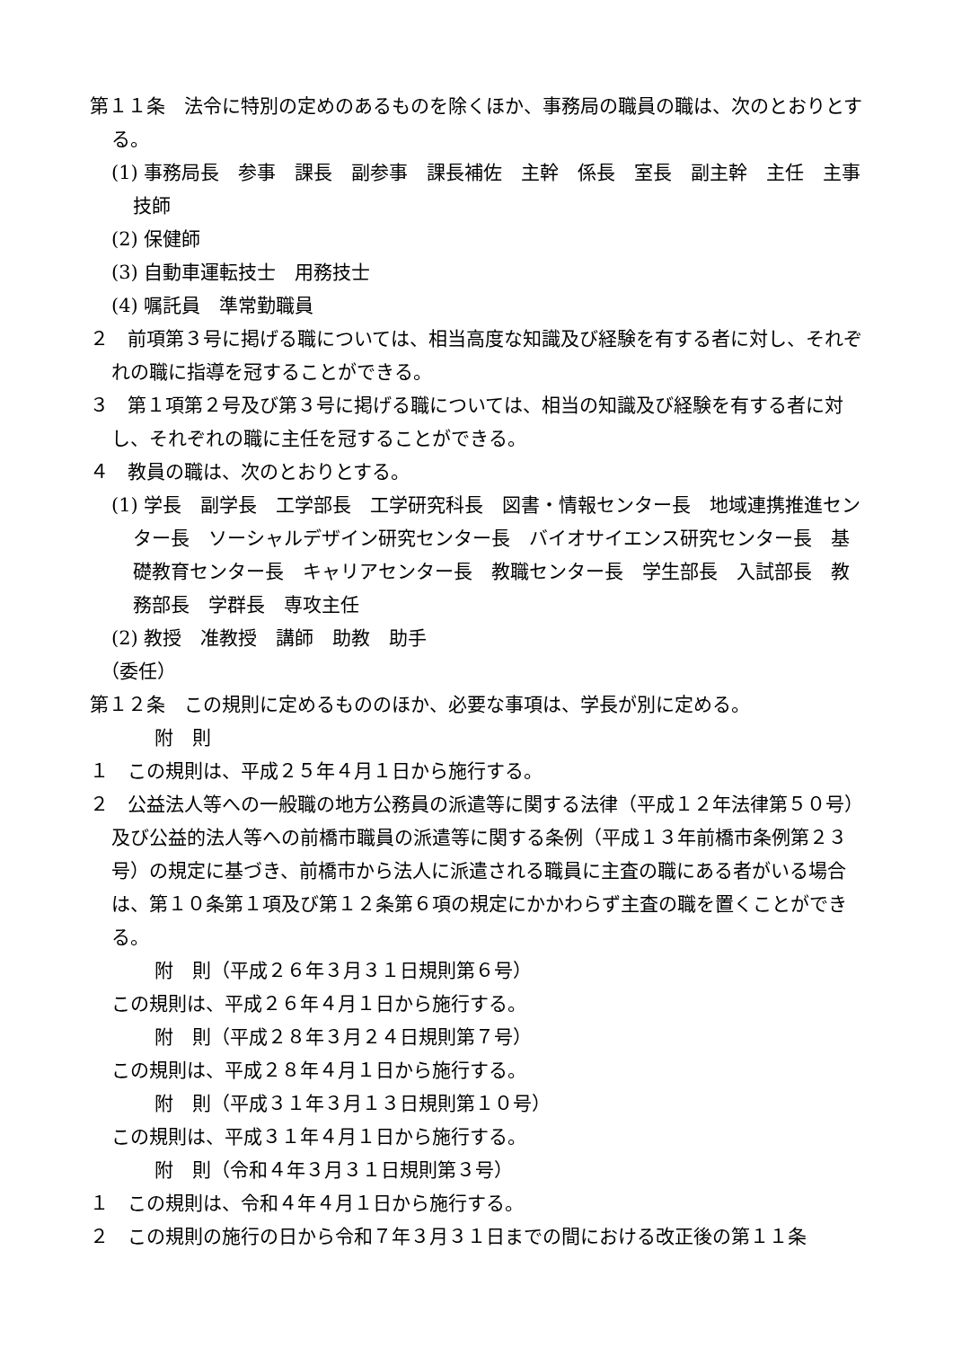第１１条　法令に特別の定めのあるものを除くほか、事務局の職員の職は、次のとおりとする。
(1) 事務局長　参事　課長　副参事　課長補佐　主幹　係長　室長　副主幹　主任　主事　技師
(2) 保健師
(3) 自動車運転技士　用務技士
(4) 嘱託員　準常勤職員
２　前項第３号に掲げる職については、相当高度な知識及び経験を有する者に対し、それぞれの職に指導を冠することができる。
３　第１項第２号及び第３号に掲げる職については、相当の知識及び経験を有する者に対し、それぞれの職に主任を冠することができる。
４　教員の職は、次のとおりとする。
(1) 学長　副学長　工学部長　工学研究科長　図書・情報センター長　地域連携推進センター長　ソーシャルデザイン研究センター長　バイオサイエンス研究センター長　基礎教育センター長　キャリアセンター長　教職センター長　学生部長　入試部長　教務部長　学群長　専攻主任
(2) 教授　准教授　講師　助教　助手
（委任）
第１２条　この規則に定めるもののほか、必要な事項は、学長が別に定める。
附　則
１　この規則は、平成２５年４月１日から施行する。
２　公益法人等への一般職の地方公務員の派遣等に関する法律（平成１２年法律第５０号）及び公益的法人等への前橋市職員の派遣等に関する条例（平成１３年前橋市条例第２３号）の規定に基づき、前橋市から法人に派遣される職員に主査の職にある者がいる場合は、第１０条第１項及び第１２条第６項の規定にかかわらず主査の職を置くことができる。
附　則（平成２６年３月３１日規則第６号）
この規則は、平成２６年４月１日から施行する。
附　則（平成２８年３月２４日規則第７号）
この規則は、平成２８年４月１日から施行する。
附　則（平成３１年３月１３日規則第１０号）
この規則は、平成３１年４月１日から施行する。
附　則（令和４年３月３１日規則第３号）
１　この規則は、令和４年４月１日から施行する。
２　この規則の施行の日から令和７年３月３１日までの間における改正後の第１１条